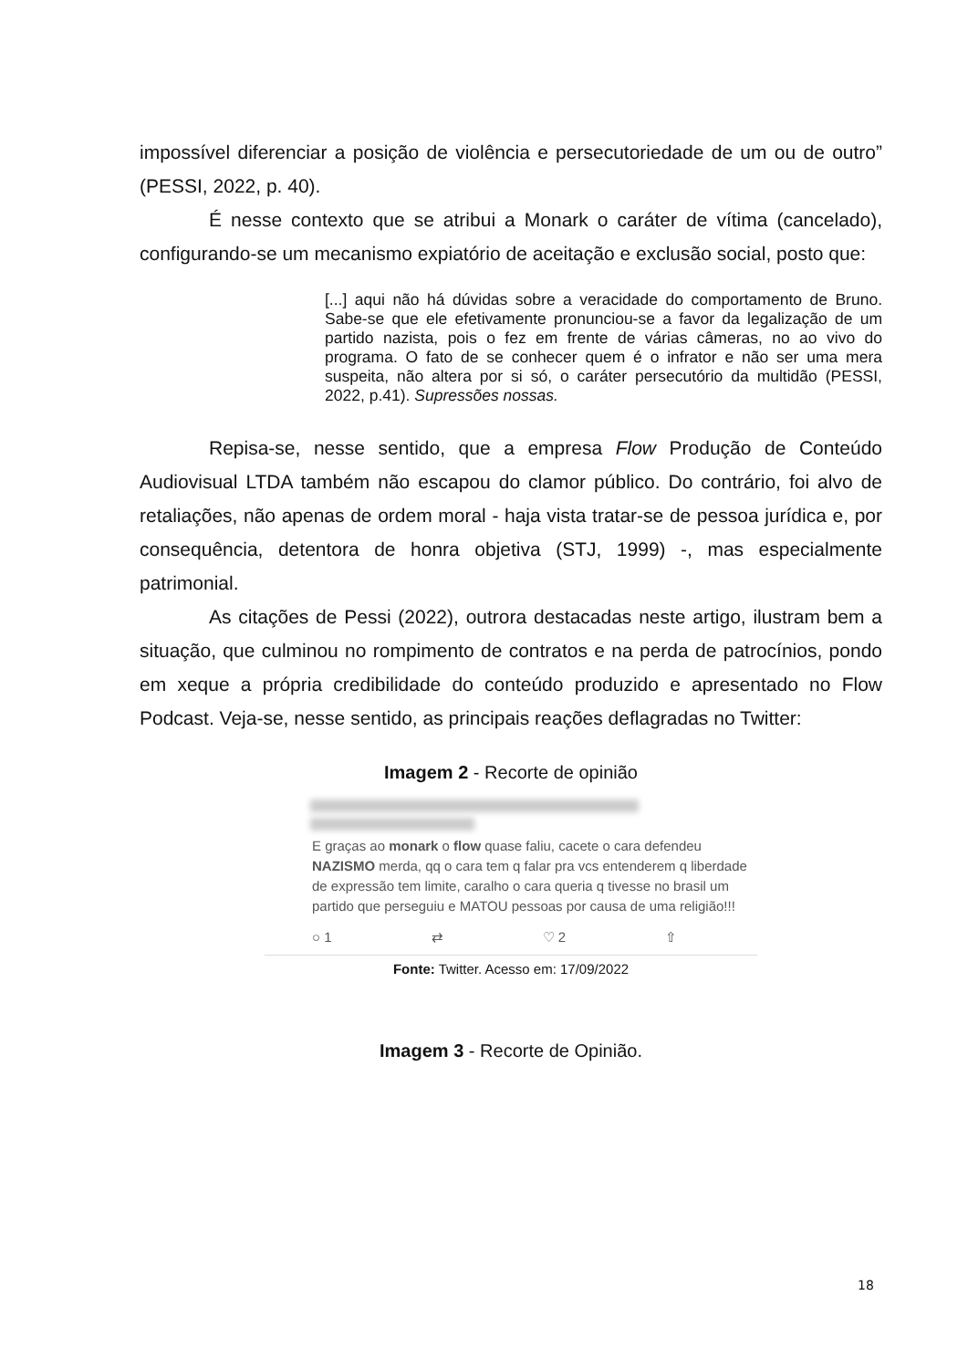impossível diferenciar a posição de violência e persecutoriedade de um ou de outro” (PESSI, 2022, p. 40).
É nesse contexto que se atribui a Monark o caráter de vítima (cancelado), configurando-se um mecanismo expiatório de aceitação e exclusão social, posto que:
[...] aqui não há dúvidas sobre a veracidade do comportamento de Bruno. Sabe-se que ele efetivamente pronunciou-se a favor da legalização de um partido nazista, pois o fez em frente de várias câmeras, no ao vivo do programa. O fato de se conhecer quem é o infrator e não ser uma mera suspeita, não altera por si só, o caráter persecutório da multidão (PESSI, 2022, p.41). Supressões nossas.
Repisa-se, nesse sentido, que a empresa Flow Produção de Conteúdo Audiovisual LTDA também não escapou do clamor público. Do contrário, foi alvo de retaliações, não apenas de ordem moral - haja vista tratar-se de pessoa jurídica e, por consequência, detentora de honra objetiva (STJ, 1999) -, mas especialmente patrimonial.
As citações de Pessi (2022), outrora destacadas neste artigo, ilustram bem a situação, que culminou no rompimento de contratos e na perda de patrocínios, pondo em xeque a própria credibilidade do conteúdo produzido e apresentado no Flow Podcast. Veja-se, nesse sentido, as principais reações deflagradas no Twitter:
Imagem 2 - Recorte de opinião
E graças ao monark o flow quase faliu, cacete o cara defendeu NAZISMO merda, qq o cara tem q falar pra vcs entenderem q liberdade de expressão tem limite, caralho o cara queria q tivesse no brasil um partido que perseguiu e MATOU pessoas por causa de uma religião!!!
○ 1 ⇄ ♡ 2 ⇧
Fonte: Twitter. Acesso em: 17/09/2022
Imagem 3 - Recorte de Opinião.
18